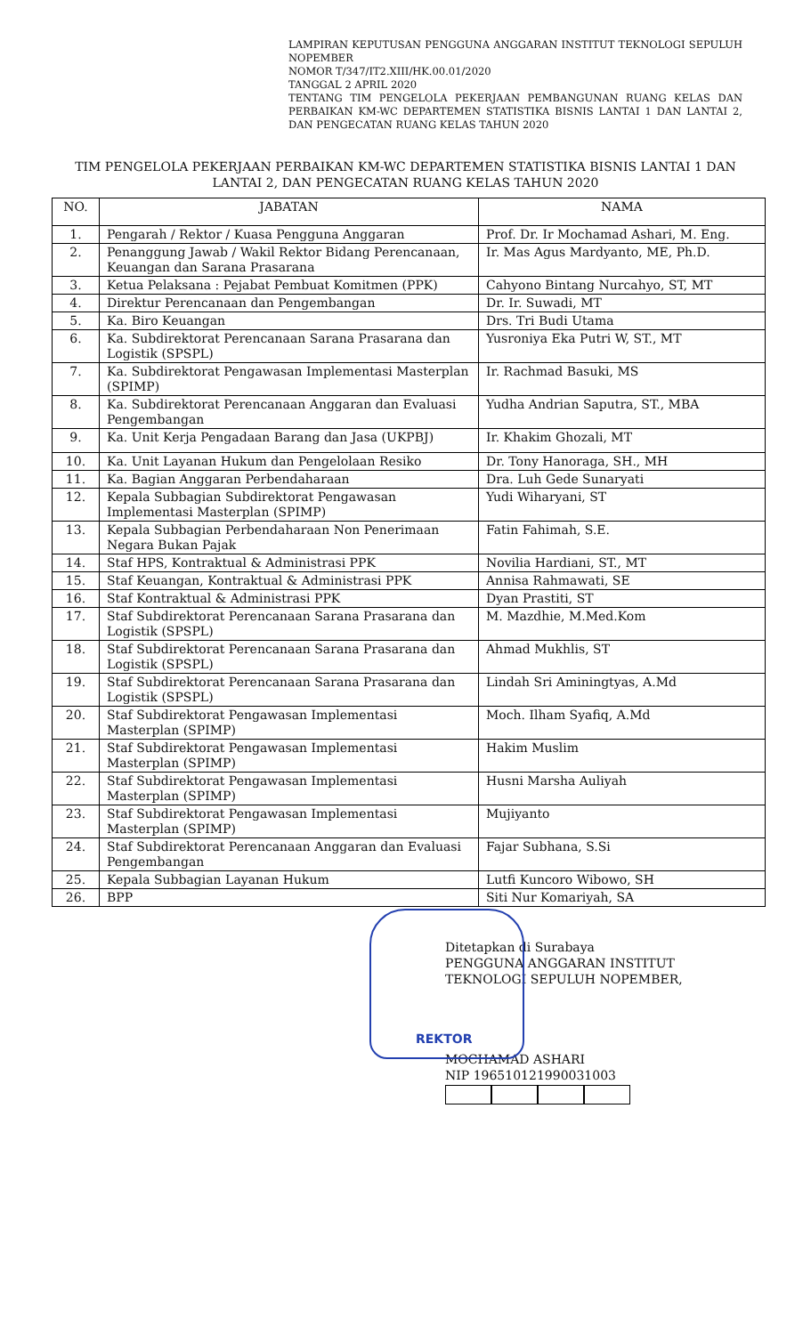LAMPIRAN KEPUTUSAN PENGGUNA ANGGARAN INSTITUT TEKNOLOGI SEPULUH NOPEMBER
NOMOR T/347/IT2.XIII/HK.00.01/2020
TANGGAL 2 APRIL 2020
TENTANG TIM PENGELOLA PEKERJAAN PEMBANGUNAN RUANG KELAS DAN PERBAIKAN KM-WC DEPARTEMEN STATISTIKA BISNIS LANTAI 1 DAN LANTAI 2, DAN PENGECATAN RUANG KELAS TAHUN 2020
TIM PENGELOLA PEKERJAAN PERBAIKAN KM-WC DEPARTEMEN STATISTIKA BISNIS LANTAI 1 DAN LANTAI 2, DAN PENGECATAN RUANG KELAS TAHUN 2020
| NO. | JABATAN | NAMA |
| --- | --- | --- |
| 1. | Pengarah / Rektor / Kuasa Pengguna Anggaran | Prof. Dr. Ir Mochamad Ashari, M. Eng. |
| 2. | Penanggung Jawab / Wakil Rektor Bidang Perencanaan, Keuangan dan Sarana Prasarana | Ir. Mas Agus Mardyanto, ME, Ph.D. |
| 3. | Ketua Pelaksana : Pejabat Pembuat Komitmen (PPK) | Cahyono Bintang Nurcahyo, ST, MT |
| 4. | Direktur Perencanaan dan Pengembangan | Dr. Ir. Suwadi, MT |
| 5. | Ka. Biro Keuangan | Drs. Tri Budi Utama |
| 6. | Ka. Subdirektorat Perencanaan Sarana Prasarana dan Logistik (SPSPL) | Yusroniya Eka Putri W, ST., MT |
| 7. | Ka. Subdirektorat Pengawasan Implementasi Masterplan (SPIMP) | Ir. Rachmad Basuki, MS |
| 8. | Ka. Subdirektorat Perencanaan Anggaran dan Evaluasi Pengembangan | Yudha Andrian Saputra, ST., MBA |
| 9. | Ka. Unit Kerja Pengadaan Barang dan Jasa (UKPBJ) | Ir. Khakim Ghozali, MT |
| 10. | Ka. Unit Layanan Hukum dan Pengelolaan Resiko | Dr. Tony Hanoraga, SH., MH |
| 11. | Ka. Bagian Anggaran Perbendaharaan | Dra. Luh Gede Sunaryati |
| 12. | Kepala Subbagian Subdirektorat Pengawasan Implementasi Masterplan (SPIMP) | Yudi Wiharyani, ST |
| 13. | Kepala Subbagian Perbendaharaan Non Penerimaan Negara Bukan Pajak | Fatin Fahimah, S.E. |
| 14. | Staf HPS, Kontraktual & Administrasi PPK | Novilia Hardiani, ST., MT |
| 15. | Staf Keuangan, Kontraktual & Administrasi PPK | Annisa Rahmawati, SE |
| 16. | Staf Kontraktual & Administrasi PPK | Dyan Prastiti, ST |
| 17. | Staf Subdirektorat Perencanaan Sarana Prasarana dan Logistik (SPSPL) | M. Mazdhie, M.Med.Kom |
| 18. | Staf Subdirektorat Perencanaan Sarana Prasarana dan Logistik (SPSPL) | Ahmad Mukhlis, ST |
| 19. | Staf Subdirektorat Perencanaan Sarana Prasarana dan Logistik (SPSPL) | Lindah Sri Aminingtyas, A.Md |
| 20. | Staf Subdirektorat Pengawasan Implementasi Masterplan (SPIMP) | Moch. Ilham Syafiq, A.Md |
| 21. | Staf Subdirektorat Pengawasan Implementasi Masterplan (SPIMP) | Hakim Muslim |
| 22. | Staf Subdirektorat Pengawasan Implementasi Masterplan (SPIMP) | Husni Marsha Auliyah |
| 23. | Staf Subdirektorat Pengawasan Implementasi Masterplan (SPIMP) | Mujiyanto |
| 24. | Staf Subdirektorat Perencanaan Anggaran dan Evaluasi Pengembangan | Fajar Subhana, S.Si |
| 25. | Kepala Subbagian Layanan Hukum | Lutfi Kuncoro Wibowo, SH |
| 26. | BPP | Siti Nur Komariyah, SA |
REKTOR
Ditetapkan di Surabaya
PENGGUNA ANGGARAN INSTITUT
TEKNOLOGI SEPULUH NOPEMBER,
MOCHAMAD ASHARI
NIP 196510121990031003